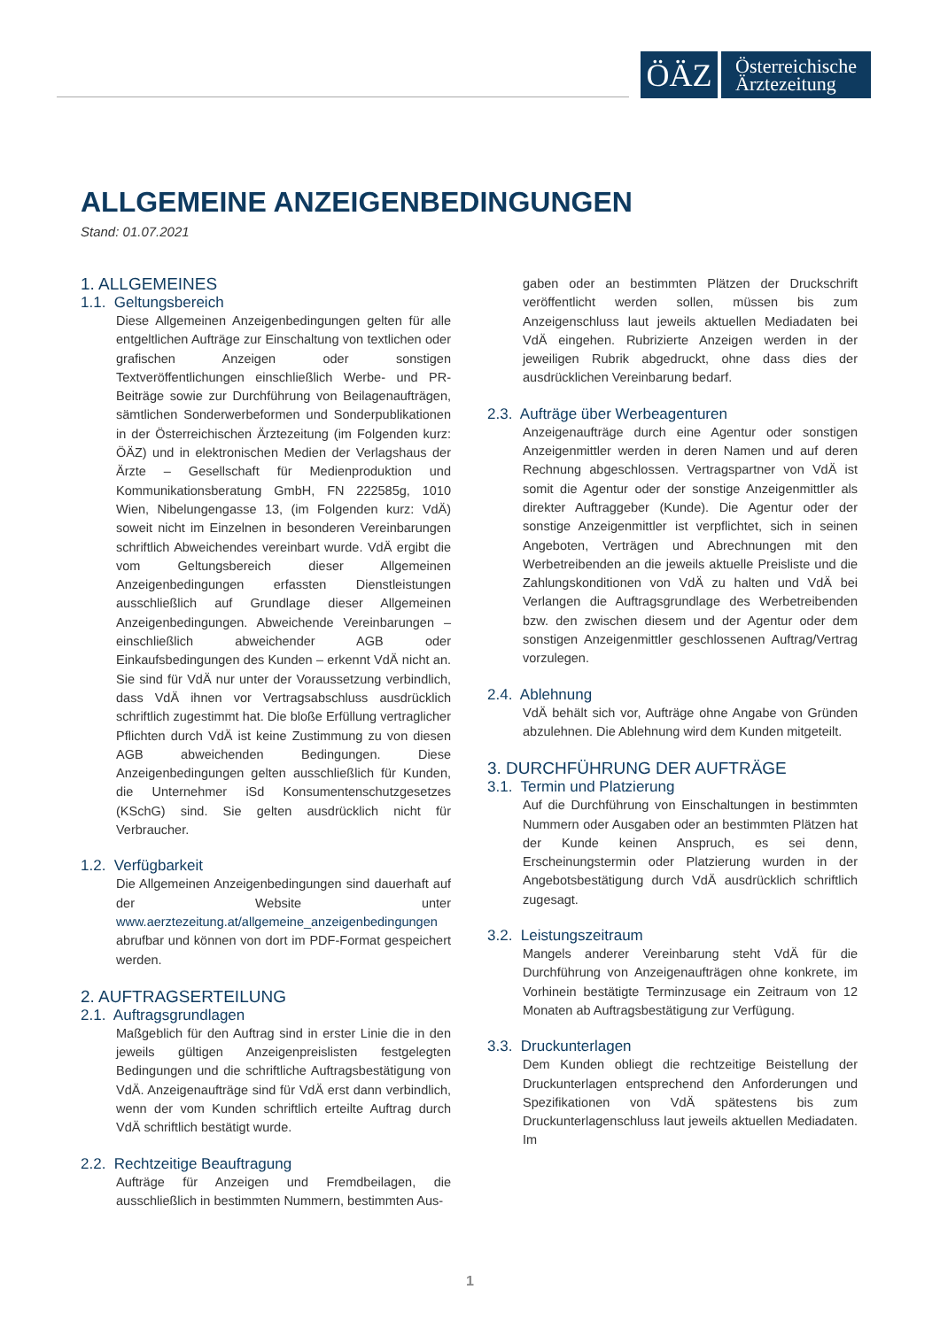ÖÄZ
Österreichische
Ärztezeitung
ALLGEMEINE ANZEIGENBEDINGUNGEN
Stand: 01.07.2021
1. ALLGEMEINES
1.1. Geltungsbereich
Diese Allgemeinen Anzeigenbedingungen gelten für alle entgeltlichen Aufträge zur Einschaltung von textlichen oder grafischen Anzeigen oder sonstigen Textveröffentlichungen einschließlich Werbe- und PR-Beiträge sowie zur Durchführung von Beilagenaufträgen, sämtlichen Sonderwerbeformen und Sonderpublikationen in der Österreichischen Ärztezeitung (im Folgenden kurz: ÖÄZ) und in elektronischen Medien der Verlagshaus der Ärzte – Gesellschaft für Medienproduktion und Kommunikationsberatung GmbH, FN 222585g, 1010 Wien, Nibelungengasse 13, (im Folgenden kurz: VdÄ) soweit nicht im Einzelnen in besonderen Vereinbarungen schriftlich Abweichendes vereinbart wurde. VdÄ ergibt die vom Geltungsbereich dieser Allgemeinen Anzeigenbedingungen erfassten Dienstleistungen ausschließlich auf Grundlage dieser Allgemeinen Anzeigenbedingungen. Abweichende Vereinbarungen – einschließlich abweichender AGB oder Einkaufsbedingungen des Kunden – erkennt VdÄ nicht an. Sie sind für VdÄ nur unter der Voraussetzung verbindlich, dass VdÄ ihnen vor Vertragsabschluss ausdrücklich schriftlich zugestimmt hat. Die bloße Erfüllung vertraglicher Pflichten durch VdÄ ist keine Zustimmung zu von diesen AGB abweichenden Bedingungen. Diese Anzeigenbedingungen gelten ausschließlich für Kunden, die Unternehmer iSd Konsumentenschutzgesetzes (KSchG) sind. Sie gelten ausdrücklich nicht für Verbraucher.
1.2. Verfügbarkeit
Die Allgemeinen Anzeigenbedingungen sind dauerhaft auf der Website unter www.aerztezeitung.at/allgemeine_anzeigenbedingungen abrufbar und können von dort im PDF-Format gespeichert werden.
2. AUFTRAGSERTEILUNG
2.1. Auftragsgrundlagen
Maßgeblich für den Auftrag sind in erster Linie die in den jeweils gültigen Anzeigenpreislisten festgelegten Bedingungen und die schriftliche Auftragsbestätigung von VdÄ. Anzeigenaufträge sind für VdÄ erst dann verbindlich, wenn der vom Kunden schriftlich erteilte Auftrag durch VdÄ schriftlich bestätigt wurde.
2.2. Rechtzeitige Beauftragung
Aufträge für Anzeigen und Fremdbeilagen, die ausschließlich in bestimmten Nummern, bestimmten Aus-
gaben oder an bestimmten Plätzen der Druckschrift veröffentlicht werden sollen, müssen bis zum Anzeigenschluss laut jeweils aktuellen Mediadaten bei VdÄ eingehen. Rubrizierte Anzeigen werden in der jeweiligen Rubrik abgedruckt, ohne dass dies der ausdrücklichen Vereinbarung bedarf.
2.3. Aufträge über Werbeagenturen
Anzeigenaufträge durch eine Agentur oder sonstigen Anzeigenmittler werden in deren Namen und auf deren Rechnung abgeschlossen. Vertragspartner von VdÄ ist somit die Agentur oder der sonstige Anzeigenmittler als direkter Auftraggeber (Kunde). Die Agentur oder der sonstige Anzeigenmittler ist verpflichtet, sich in seinen Angeboten, Verträgen und Abrechnungen mit den Werbetreibenden an die jeweils aktuelle Preisliste und die Zahlungskonditionen von VdÄ zu halten und VdÄ bei Verlangen die Auftragsgrundlage des Werbetreibenden bzw. den zwischen diesem und der Agentur oder dem sonstigen Anzeigenmittler geschlossenen Auftrag/Vertrag vorzulegen.
2.4. Ablehnung
VdÄ behält sich vor, Aufträge ohne Angabe von Gründen abzulehnen. Die Ablehnung wird dem Kunden mitgeteilt.
3. DURCHFÜHRUNG DER AUFTRÄGE
3.1. Termin und Platzierung
Auf die Durchführung von Einschaltungen in bestimmten Nummern oder Ausgaben oder an bestimmten Plätzen hat der Kunde keinen Anspruch, es sei denn, Erscheinungstermin oder Platzierung wurden in der Angebotsbestätigung durch VdÄ ausdrücklich schriftlich zugesagt.
3.2. Leistungszeitraum
Mangels anderer Vereinbarung steht VdÄ für die Durchführung von Anzeigenaufträgen ohne konkrete, im Vorhinein bestätigte Terminzusage ein Zeitraum von 12 Monaten ab Auftragsbestätigung zur Verfügung.
3.3. Druckunterlagen
Dem Kunden obliegt die rechtzeitige Beistellung der Druckunterlagen entsprechend den Anforderungen und Spezifikationen von VdÄ spätestens bis zum Druckunterlagenschluss laut jeweils aktuellen Mediadaten. Im
1